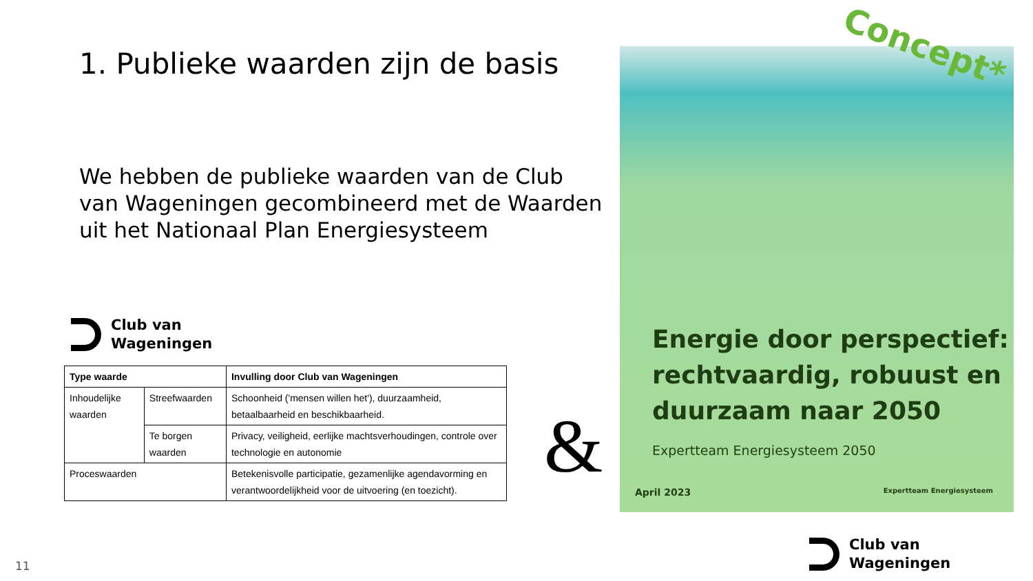1. Publieke waarden zijn de basis
We hebben de publieke waarden van de Club van Wageningen gecombineerd met de Waarden uit het Nationaal Plan Energiesysteem
Club van
Wageningen
| Type waarde | | Invulling door Club van Wageningen |
| --- | --- | --- |
| Inhoudelijke waarden | Streefwaarden | Schoonheid ('mensen willen het'), duurzaamheid, betaalbaarheid en beschikbaarheid. |
| | Te borgen waarden | Privacy, veiligheid, eerlijke machtsverhoudingen, controle over technologie en autonomie |
| Proceswaarden | | Betekenisvolle participatie, gezamenlijke agendavorming en verantwoordelijkheid voor de uitvoering (en toezicht). |
&
Energie door perspectief: rechtvaardig, robuust en duurzaam naar 2050
Expertteam Energiesysteem 2050
April 2023 Expertteam Energiesysteem
Concept*
11
Club van
Wageningen